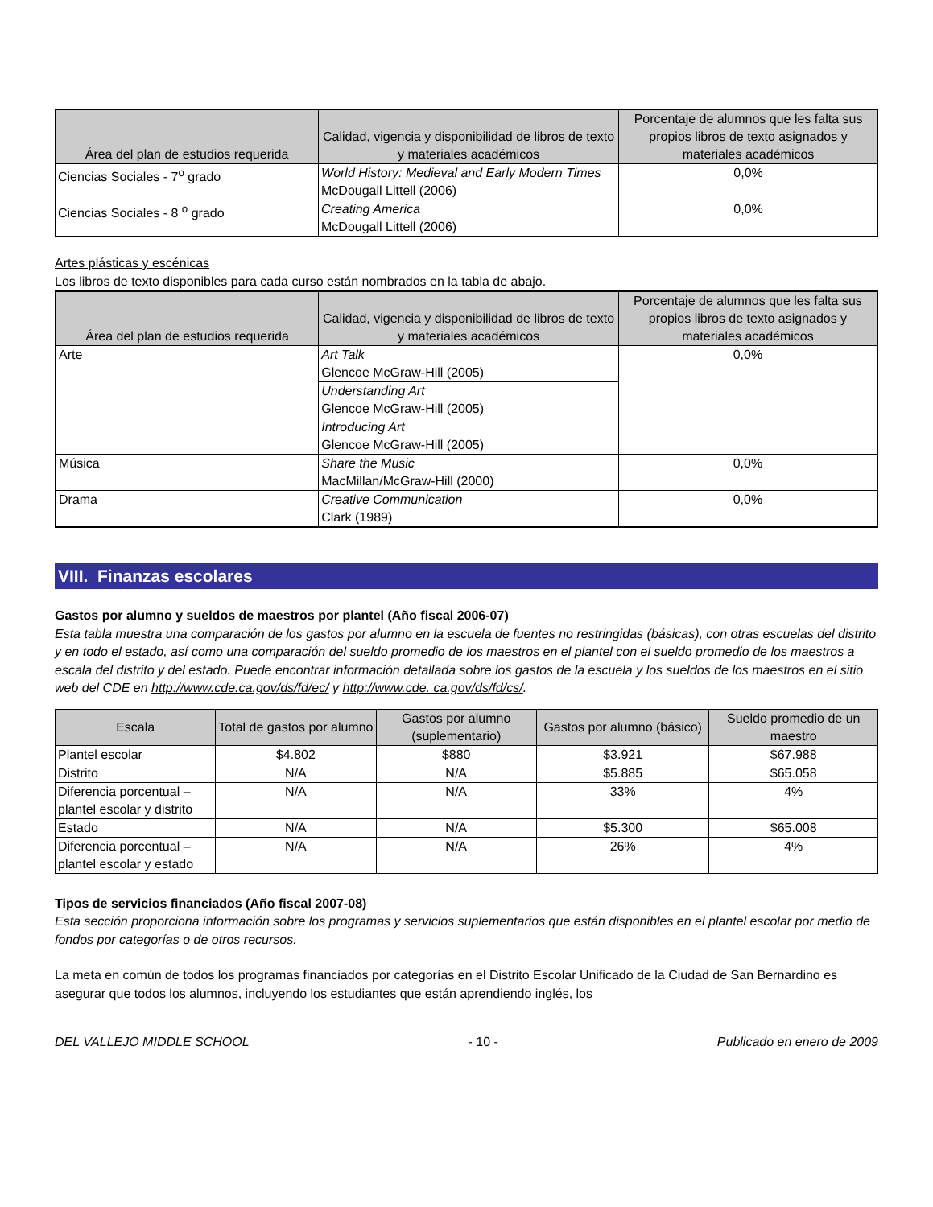| Área del plan de estudios requerida | Calidad, vigencia y disponibilidad de libros de texto y materiales académicos | Porcentaje de alumnos que les falta sus propios libros de texto asignados y materiales académicos |
| --- | --- | --- |
| Ciencias Sociales - 7<sup>o</sup> grado | World History: Medieval and Early Modern Times McDougall Littell (2006) | 0,0% |
| Ciencias Sociales - 8 <sup>o</sup> grado | Creating America McDougall Littell (2006) | 0,0% |
Artes plásticas y escénicas
Los libros de texto disponibles para cada curso están nombrados en la tabla de abajo.
| Área del plan de estudios requerida | Calidad, vigencia y disponibilidad de libros de texto y materiales académicos | Porcentaje de alumnos que les falta sus propios libros de texto asignados y materiales académicos |
| --- | --- | --- |
| Arte | Art Talk Glencoe McGraw-Hill (2005) | 0,0% |
| | Understanding Art Glencoe McGraw-Hill (2005) | |
| | Introducing Art Glencoe McGraw-Hill (2005) | |
| Música | Share the Music MacMillan/McGraw-Hill (2000) | 0,0% |
| Drama | Creative Communication Clark (1989) | 0,0% |
VIII. Finanzas escolares
Gastos por alumno y sueldos de maestros por plantel (Año fiscal 2006-07)
Esta tabla muestra una comparación de los gastos por alumno en la escuela de fuentes no restringidas (básicas), con otras escuelas del distrito y en todo el estado, así como una comparación del sueldo promedio de los maestros en el plantel con el sueldo promedio de los maestros a escala del distrito y del estado. Puede encontrar información detallada sobre los gastos de la escuela y los sueldos de los maestros en el sitio web del CDE en http://www.cde.ca.gov/ds/fd/ec/ y http://www.cde. ca.gov/ds/fd/cs/.
| Escala | Total de gastos por alumno | Gastos por alumno (suplementario) | Gastos por alumno (básico) | Sueldo promedio de un maestro |
| --- | --- | --- | --- | --- |
| Plantel escolar | $4.802 | $880 | $3.921 | $67.988 |
| Distrito | N/A | N/A | $5.885 | $65.058 |
| Diferencia porcentual – plantel escolar y distrito | N/A | N/A | 33% | 4% |
| Estado | N/A | N/A | $5.300 | $65.008 |
| Diferencia porcentual – plantel escolar y estado | N/A | N/A | 26% | 4% |
Tipos de servicios financiados (Año fiscal 2007-08)
Esta sección proporciona información sobre los programas y servicios suplementarios que están disponibles en el plantel escolar por medio de fondos por categorías o de otros recursos.
La meta en común de todos los programas financiados por categorías en el Distrito Escolar Unificado de la Ciudad de San Bernardino es asegurar que todos los alumnos, incluyendo los estudiantes que están aprendiendo inglés, los
DEL VALLEJO MIDDLE SCHOOL - 10 - Publicado en enero de 2009